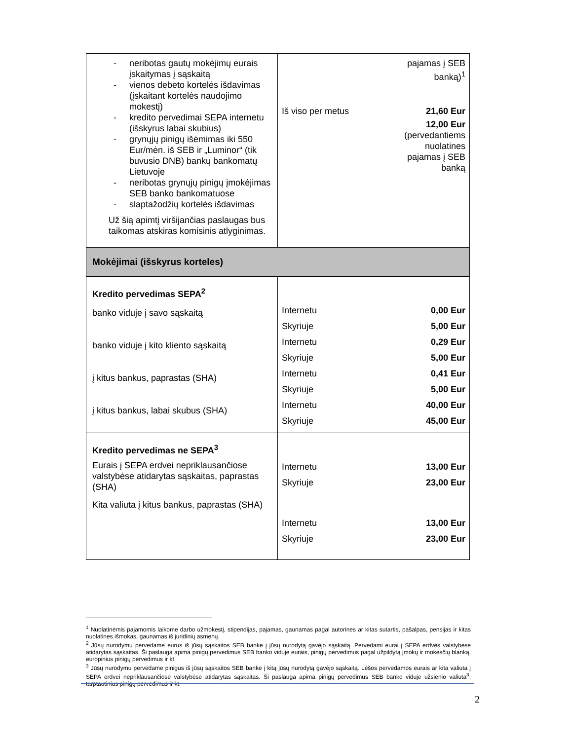| - neribotas gautų mokėjimų eurais įskaitymas į sąskaitą - vienos debeto kortelės išdavimas (įskaitant kortelės naudojimo mokestį) - kredito pervedimai SEPA internetu (išskyrus labai skubius) - grynųjų pinigų išėmimas iki 550 Eur/mėn. iš SEB ir „Luminor“ (tik buvusio DNB) bankų bankomatų Lietuvoje - neribotas grynųjų pinigų įmokėjimas SEB banko bankomatuose - slaptažodžių kortelės išdavimas Už šią apimtį viršijančias paslaugas bus taikomas atskiras komisinis atlyginimas. | pajamas į SEB banką)<sup>1</sup> / Iš viso per metus / 21,60 Eur / 12,00 Eur (pervedantiems nuolatines pajamas į SEB banką |
| Mokėjimai (išskyrus korteles) | |
| Kredito pervedimas SEPA<sup>2</sup> banko viduje į savo sąskaitą banko viduje į kito kliento sąskaitą į kitus bankus, paprastas (SHA) į kitus bankus, labai skubus (SHA) | / Internetu / 0,00 Eur / / Skyriuje / 5,00 Eur / / Internetu / 0,29 Eur / / Skyriuje / 5,00 Eur / / Internetu / 0,41 Eur / / Skyriuje / 5,00 Eur / / Internetu / 40,00 Eur / / Skyriuje / 45,00 Eur / |
| Kredito pervedimas ne SEPA<sup>3</sup> Eurais į SEPA erdvei nepriklausančiose valstybėse atidarytas sąskaitas, paprastas (SHA) Kita valiuta į kitus bankus, paprastas (SHA) | / Internetu / 13,00 Eur / / Skyriuje / 23,00 Eur / / Internetu / 13,00 Eur / / Skyriuje / 23,00 Eur / |
<sup>1</sup> Nuolatinėmis pajamomis laikome darbo užmokestį, stipendijas, pajamas, gaunamas pagal autorines ar kitas sutartis, pašalpas, pensijas ir kitas nuolatines išmokas, gaunamas iš juridinių asmenų.
<sup>2</sup> Jūsų nurodymu pervedame eurus iš jūsų sąskaitos SEB banke į jūsų nurodytą gavėjo sąskaitą. Pervedami eurai į SEPA erdvės valstybėse atidarytas sąskaitas. Ši paslauga apima pinigų pervedimus SEB banko viduje eurais, pinigų pervedimus pagal užpildytą įmokų ir mokesčių blanką, europinius pinigų pervedimus ir kt.
<sup>3</sup> Jūsų nurodymu pervedame pinigus iš jūsų sąskaitos SEB banke į kitą jūsų nurodytą gavėjo sąskaitą. Lėšos pervedamos eurais ar kita valiuta į SEPA erdvei nepriklausančiose valstybėse atidarytas sąskaitas. Ši paslauga apima pinigų pervedimus SEB banko viduje užsienio valiuta<sup>3</sup>, tarptautinius pinigų pervedimus ir kt.
2